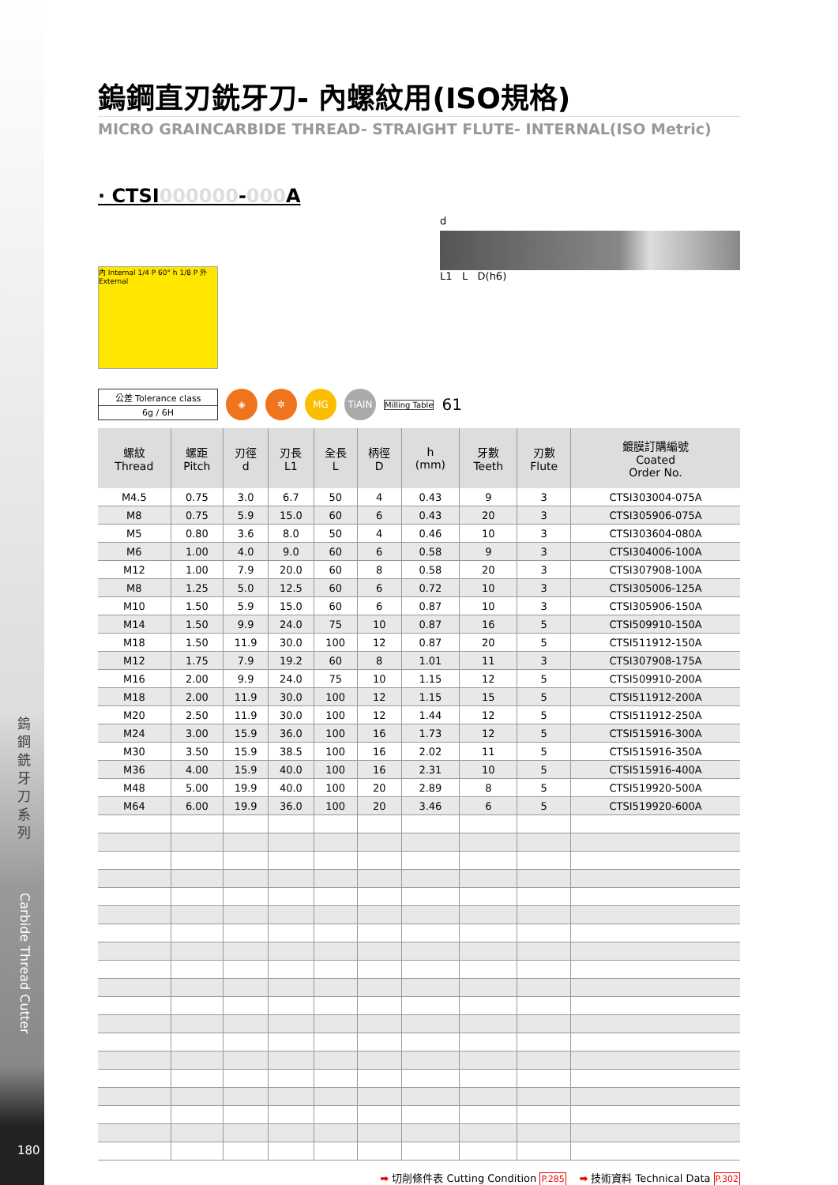鎢鋼銑牙刀系列
Carbide Thread Cutter
180
鎢鋼直刃銑牙刀- 內螺紋用(ISO規格)
MICRO GRAINCARBIDE THREAD- STRAIGHT FLUTE- INTERNAL(ISO Metric)
· CTSI000000-000 A
內 Internal 1/4 P 60° h 1/8 P 外 External
d
L1 L D(h6)
| 公差 Tolerance class |
| 6g / 6H |
◈ ✲ MG TiAlN
Milling Table
61
| 螺紋 Thread | 螺距 Pitch | 刃徑 d | 刃長 L1 | 全長 L | 柄徑 D | h (mm) | 牙數 Teeth | 刃數 Flute | 鍍膜訂購編號 Coated Order No. |
| --- | --- | --- | --- | --- | --- | --- | --- | --- | --- |
| M4.5 | 0.75 | 3.0 | 6.7 | 50 | 4 | 0.43 | 9 | 3 | CTSI303004-075A |
| M8 | 0.75 | 5.9 | 15.0 | 60 | 6 | 0.43 | 20 | 3 | CTSI305906-075A |
| M5 | 0.80 | 3.6 | 8.0 | 50 | 4 | 0.46 | 10 | 3 | CTSI303604-080A |
| M6 | 1.00 | 4.0 | 9.0 | 60 | 6 | 0.58 | 9 | 3 | CTSI304006-100A |
| M12 | 1.00 | 7.9 | 20.0 | 60 | 8 | 0.58 | 20 | 3 | CTSI307908-100A |
| M8 | 1.25 | 5.0 | 12.5 | 60 | 6 | 0.72 | 10 | 3 | CTSI305006-125A |
| M10 | 1.50 | 5.9 | 15.0 | 60 | 6 | 0.87 | 10 | 3 | CTSI305906-150A |
| M14 | 1.50 | 9.9 | 24.0 | 75 | 10 | 0.87 | 16 | 5 | CTSI509910-150A |
| M18 | 1.50 | 11.9 | 30.0 | 100 | 12 | 0.87 | 20 | 5 | CTSI511912-150A |
| M12 | 1.75 | 7.9 | 19.2 | 60 | 8 | 1.01 | 11 | 3 | CTSI307908-175A |
| M16 | 2.00 | 9.9 | 24.0 | 75 | 10 | 1.15 | 12 | 5 | CTSI509910-200A |
| M18 | 2.00 | 11.9 | 30.0 | 100 | 12 | 1.15 | 15 | 5 | CTSI511912-200A |
| M20 | 2.50 | 11.9 | 30.0 | 100 | 12 | 1.44 | 12 | 5 | CTSI511912-250A |
| M24 | 3.00 | 15.9 | 36.0 | 100 | 16 | 1.73 | 12 | 5 | CTSI515916-300A |
| M30 | 3.50 | 15.9 | 38.5 | 100 | 16 | 2.02 | 11 | 5 | CTSI515916-350A |
| M36 | 4.00 | 15.9 | 40.0 | 100 | 16 | 2.31 | 10 | 5 | CTSI515916-400A |
| M48 | 5.00 | 19.9 | 40.0 | 100 | 20 | 2.89 | 8 | 5 | CTSI519920-500A |
| M64 | 6.00 | 19.9 | 36.0 | 100 | 20 | 3.46 | 6 | 5 | CTSI519920-600A |
➡ 切削條件表 Cutting Condition P.285 ➡ 技術資料 Technical Data P.302